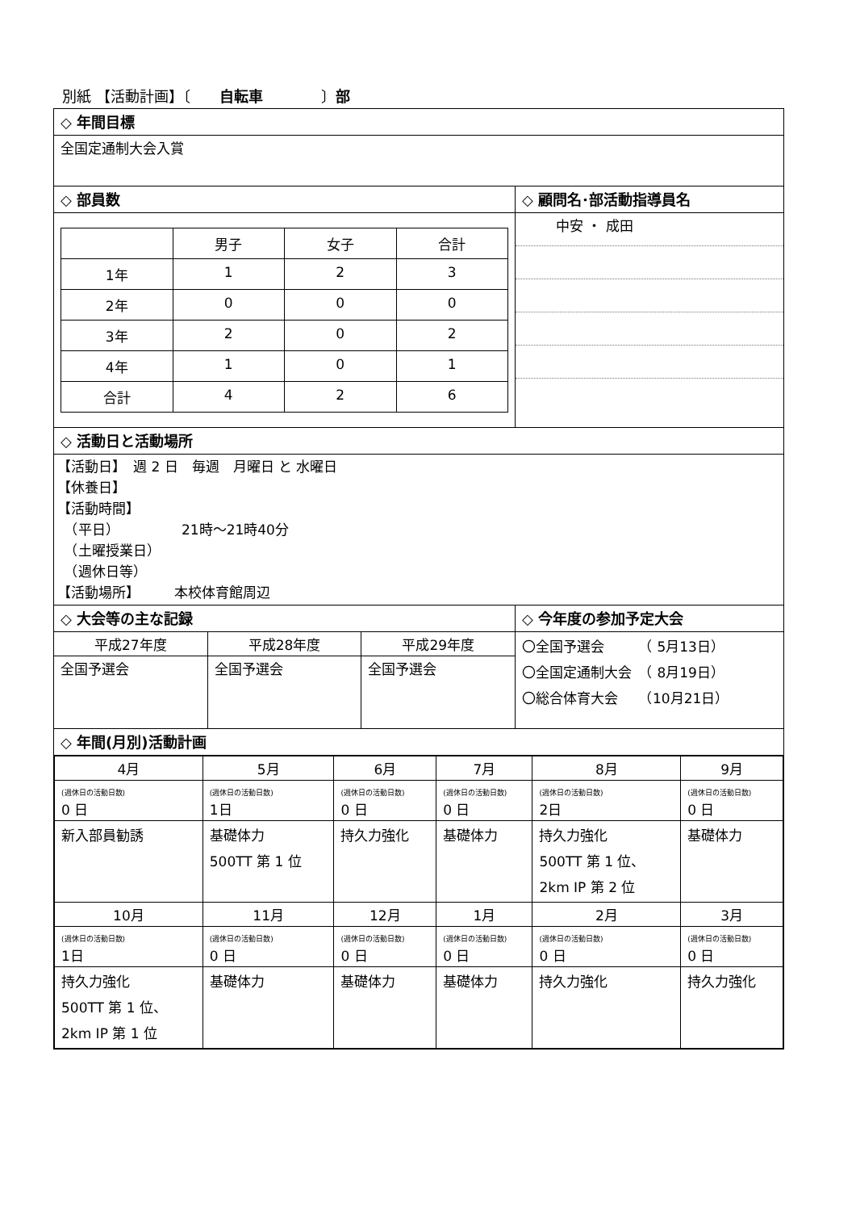別紙 【活動計画】〔　　自転車　　　　〕部
| ◇ 年間目標 | |
| 全国定通制大会入賞 | |
| ◇ 部員数 | ◇ 顧問名･部活動指導員名 |
| / / 男子 / 女子 / 合計 / / 1年 / 1 / 2 / 3 / / 2年 / 0 / 0 / 0 / / 3年 / 2 / 0 / 2 / / 4年 / 1 / 0 / 1 / / 合計 / 4 / 2 / 6 / | / 中安 ・ 成田 / |
| ◇ 活動日と活動場所 | |
| 【活動日】 週 2 日 毎週 月曜日 と 水曜日 【休養日】 【活動時間】 （平日） 21時～21時40分 （土曜授業日） （週休日等） 【活動場所】 本校体育館周辺 | |
| ◇ 大会等の主な記録 | ◇ 今年度の参加予定大会 |
| / 平成27年度 / 平成28年度 / 平成29年度 / / 全国予選会 / 全国予選会 / 全国予選会 / | 〇全国予選会 （ 5月13日） 〇全国定通制大会 （ 8月19日） 〇総合体育大会 （10月21日） |
| ◇ 年間(月別)活動計画 | |
| / 4月 / 5月 / 6月 / 7月 / 8月 / 9月 / / (週休日の活動日数) 0 日 / (週休日の活動日数) 1日 / (週休日の活動日数) 0 日 / (週休日の活動日数) 0 日 / (週休日の活動日数) 2日 / (週休日の活動日数) 0 日 / / 新入部員勧誘 / 基礎体力 500TT 第 1 位 / 持久力強化 / 基礎体力 / 持久力強化 500TT 第 1 位、 2km IP 第 2 位 / 基礎体力 / / 10月 / 11月 / 12月 / 1月 / 2月 / 3月 / / (週休日の活動日数) 1日 / (週休日の活動日数) 0 日 / (週休日の活動日数) 0 日 / (週休日の活動日数) 0 日 / (週休日の活動日数) 0 日 / (週休日の活動日数) 0 日 / / 持久力強化 500TT 第 1 位、 2km IP 第 1 位 / 基礎体力 / 基礎体力 / 基礎体力 / 持久力強化 / 持久力強化 / | |